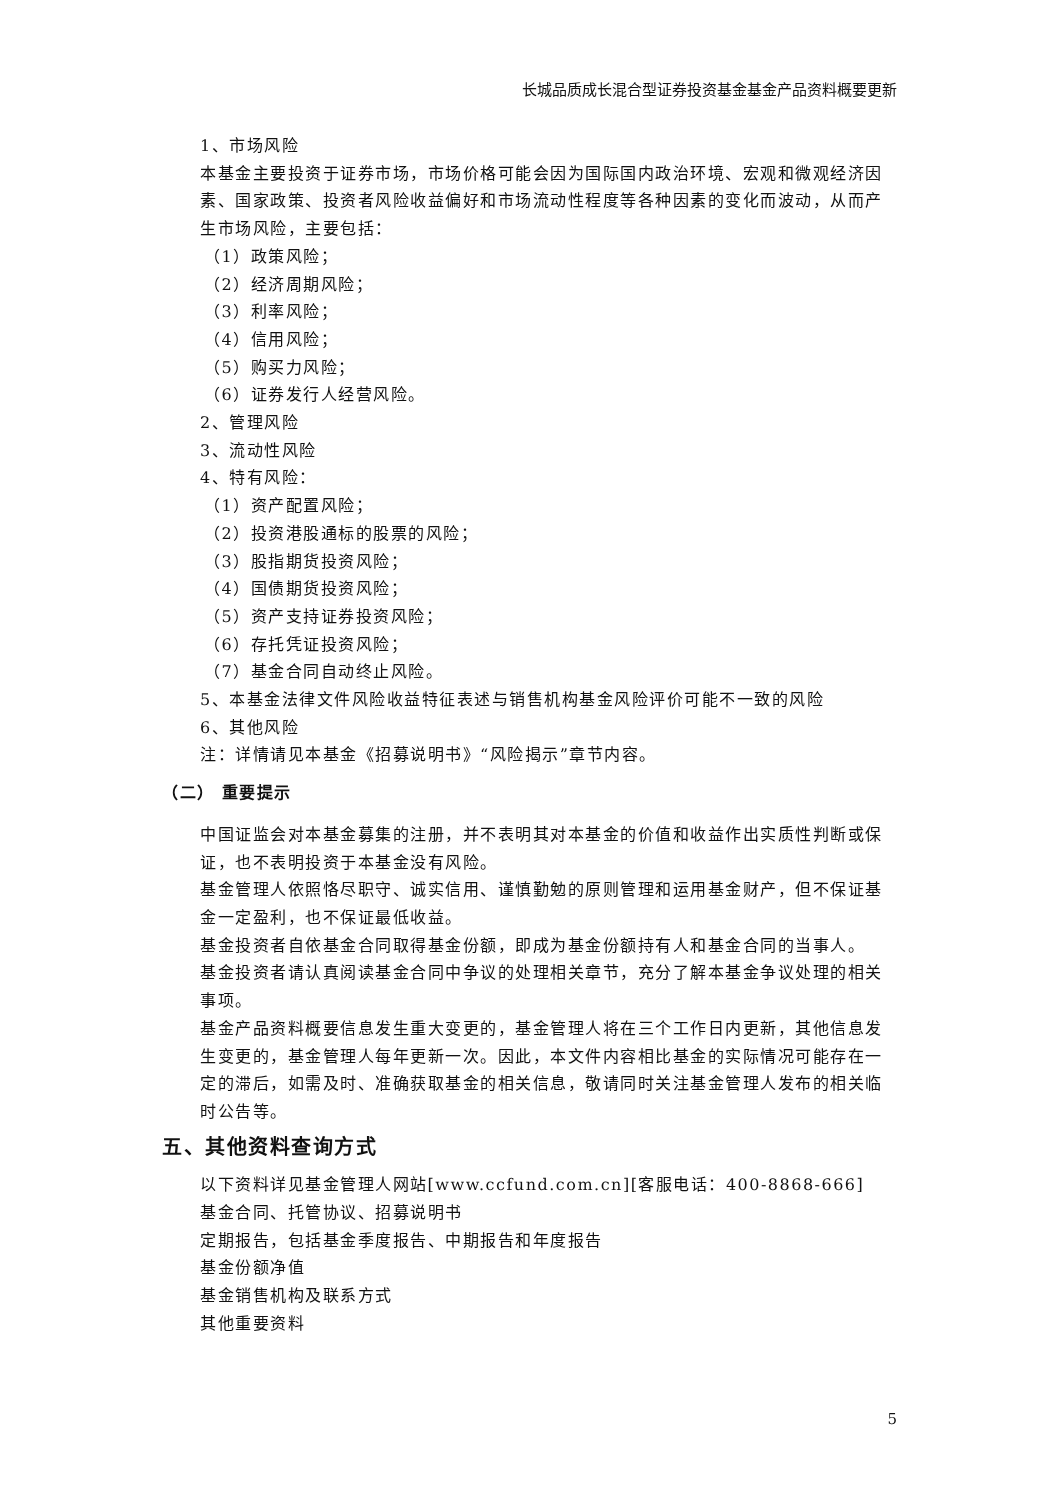长城品质成长混合型证券投资基金基金产品资料概要更新
1、市场风险
本基金主要投资于证券市场，市场价格可能会因为国际国内政治环境、宏观和微观经济因素、国家政策、投资者风险收益偏好和市场流动性程度等各种因素的变化而波动，从而产生市场风险，主要包括：
（1）政策风险；
（2）经济周期风险；
（3）利率风险；
（4）信用风险；
（5）购买力风险；
（6）证券发行人经营风险。
2、管理风险
3、流动性风险
4、特有风险：
（1）资产配置风险；
（2）投资港股通标的股票的风险；
（3）股指期货投资风险；
（4）国债期货投资风险；
（5）资产支持证券投资风险；
（6）存托凭证投资风险；
（7）基金合同自动终止风险。
5、本基金法律文件风险收益特征表述与销售机构基金风险评价可能不一致的风险
6、其他风险
注：详情请见本基金《招募说明书》“风险揭示”章节内容。
（二） 重要提示
中国证监会对本基金募集的注册，并不表明其对本基金的价值和收益作出实质性判断或保证，也不表明投资于本基金没有风险。
基金管理人依照恪尽职守、诚实信用、谨慎勤勉的原则管理和运用基金财产，但不保证基金一定盈利，也不保证最低收益。
基金投资者自依基金合同取得基金份额，即成为基金份额持有人和基金合同的当事人。
基金投资者请认真阅读基金合同中争议的处理相关章节，充分了解本基金争议处理的相关事项。
基金产品资料概要信息发生重大变更的，基金管理人将在三个工作日内更新，其他信息发生变更的，基金管理人每年更新一次。因此，本文件内容相比基金的实际情况可能存在一定的滞后，如需及时、准确获取基金的相关信息，敬请同时关注基金管理人发布的相关临时公告等。
五、其他资料查询方式
以下资料详见基金管理人网站[www.ccfund.com.cn][客服电话：400-8868-666]
基金合同、托管协议、招募说明书
定期报告，包括基金季度报告、中期报告和年度报告
基金份额净值
基金销售机构及联系方式
其他重要资料
5